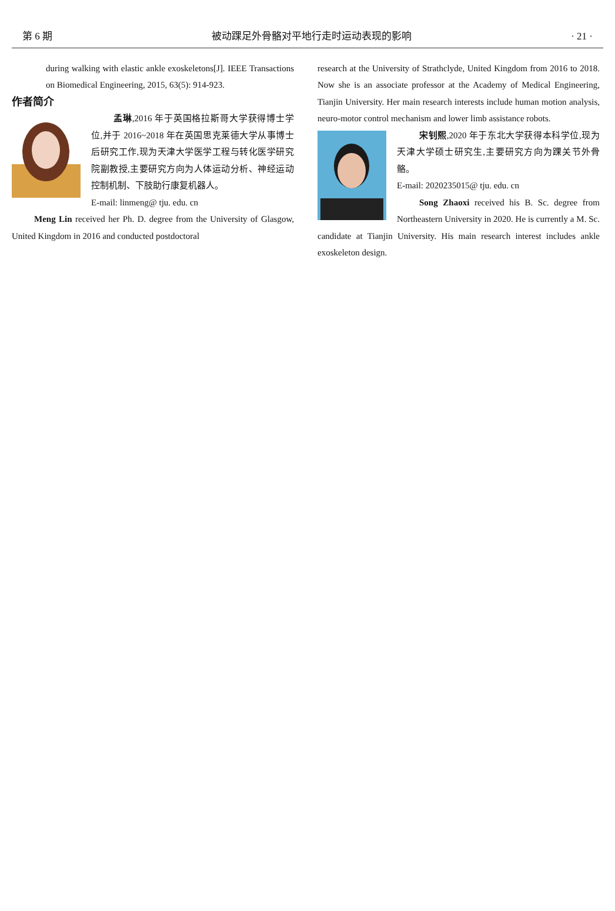第 6 期 被动踝足外骨骼对平地行走时运动表现的影响 · 21 ·
during walking with elastic ankle exoskeletons[J]. IEEE Transactions on Biomedical Engineering, 2015, 63(5): 914-923.
作者简介
孟琳,2016 年于英国格拉斯哥大学获得博士学位,并于 2016~2018 年在英国思克莱德大学从事博士后研究工作,现为天津大学医学工程与转化医学研究院副教授,主要研究方向为人体运动分析、神经运动控制机制、下肢助行康复机器人。
E-mail: linmeng@ tju. edu. cn
Meng Lin received her Ph. D. degree from the University of Glasgow, United Kingdom in 2016 and conducted postdoctoral
research at the University of Strathclyde, United Kingdom from 2016 to 2018. Now she is an associate professor at the Academy of Medical Engineering, Tianjin University. Her main research interests include human motion analysis, neuro-motor control mechanism and lower limb assistance robots.
宋钊熙,2020 年于东北大学获得本科学位,现为天津大学硕士研究生,主要研究方向为踝关节外骨骼。
E-mail: 2020235015@ tju. edu. cn
Song Zhaoxi received his B. Sc. degree from Northeastern University in 2020. He is currently a M. Sc. candidate at Tianjin University. His main research interest includes ankle exoskeleton design.